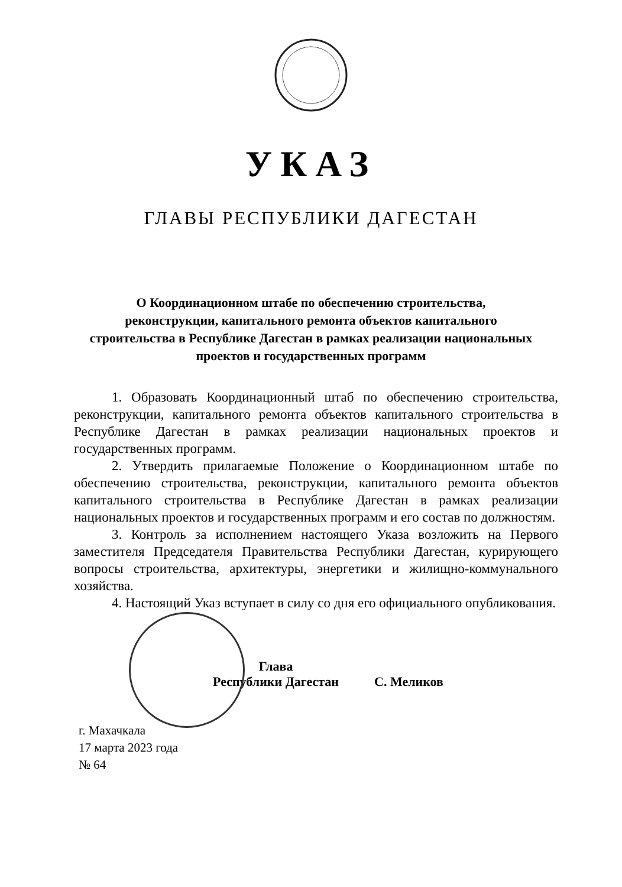УКАЗ
ГЛАВЫ РЕСПУБЛИКИ ДАГЕСТАН
О Координационном штабе по обеспечению строительства, реконструкции, капитального ремонта объектов капитального строительства в Республике Дагестан в рамках реализации национальных проектов и государственных программ
1. Образовать Координационный штаб по обеспечению строительства, реконструкции, капитального ремонта объектов капитального строительства в Республике Дагестан в рамках реализации национальных проектов и государственных программ.
2. Утвердить прилагаемые Положение о Координационном штабе по обеспечению строительства, реконструкции, капитального ремонта объектов капитального строительства в Республике Дагестан в рамках реализации национальных проектов и государственных программ и его состав по должностям.
3. Контроль за исполнением настоящего Указа возложить на Первого заместителя Председателя Правительства Республики Дагестан, курирующего вопросы строительства, архитектуры, энергетики и жилищно-коммунального хозяйства.
4. Настоящий Указ вступает в силу со дня его официального опубликования.
Глава
Республики Дагестан
С. Меликов
г. Махачкала
17 марта 2023 года
№ 64